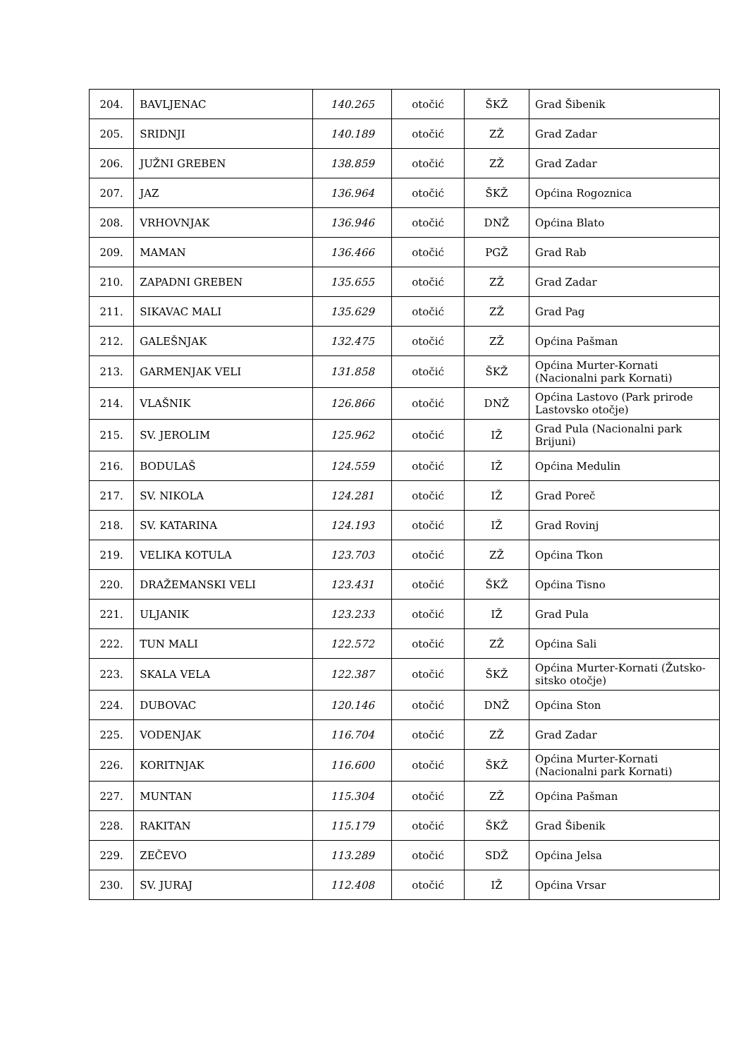| 204. | BAVLJENAC | 140.265 | otočić | ŠKŽ | Grad Šibenik |
| 205. | SRIDNJI | 140.189 | otočić | ZŽ | Grad Zadar |
| 206. | JUŽNI GREBEN | 138.859 | otočić | ZŽ | Grad Zadar |
| 207. | JAZ | 136.964 | otočić | ŠKŽ | Općina Rogoznica |
| 208. | VRHOVNJAK | 136.946 | otočić | DNŽ | Općina Blato |
| 209. | MAMAN | 136.466 | otočić | PGŽ | Grad Rab |
| 210. | ZAPADNI GREBEN | 135.655 | otočić | ZŽ | Grad Zadar |
| 211. | SIKAVAC MALI | 135.629 | otočić | ZŽ | Grad Pag |
| 212. | GALEŠNJAK | 132.475 | otočić | ZŽ | Općina Pašman |
| 213. | GARMENJAK VELI | 131.858 | otočić | ŠKŽ | Općina Murter-Kornati (Nacionalni park Kornati) |
| 214. | VLAŠNIK | 126.866 | otočić | DNŽ | Općina Lastovo (Park prirode Lastovsko otočje) |
| 215. | SV. JEROLIM | 125.962 | otočić | IŽ | Grad Pula (Nacionalni park Brijuni) |
| 216. | BODULAŠ | 124.559 | otočić | IŽ | Općina Medulin |
| 217. | SV. NIKOLA | 124.281 | otočić | IŽ | Grad Poreč |
| 218. | SV. KATARINA | 124.193 | otočić | IŽ | Grad Rovinj |
| 219. | VELIKA KOTULA | 123.703 | otočić | ZŽ | Općina Tkon |
| 220. | DRAŽEMANSKI VELI | 123.431 | otočić | ŠKŽ | Općina Tisno |
| 221. | ULJANIK | 123.233 | otočić | IŽ | Grad Pula |
| 222. | TUN MALI | 122.572 | otočić | ZŽ | Općina Sali |
| 223. | SKALA VELA | 122.387 | otočić | ŠKŽ | Općina Murter-Kornati (Žutsko-sitsko otočje) |
| 224. | DUBOVAC | 120.146 | otočić | DNŽ | Općina Ston |
| 225. | VODENJAK | 116.704 | otočić | ZŽ | Grad Zadar |
| 226. | KORITNJAK | 116.600 | otočić | ŠKŽ | Općina Murter-Kornati (Nacionalni park Kornati) |
| 227. | MUNTAN | 115.304 | otočić | ZŽ | Općina Pašman |
| 228. | RAKITAN | 115.179 | otočić | ŠKŽ | Grad Šibenik |
| 229. | ZEČEVO | 113.289 | otočić | SDŽ | Općina Jelsa |
| 230. | SV. JURAJ | 112.408 | otočić | IŽ | Općina Vrsar |